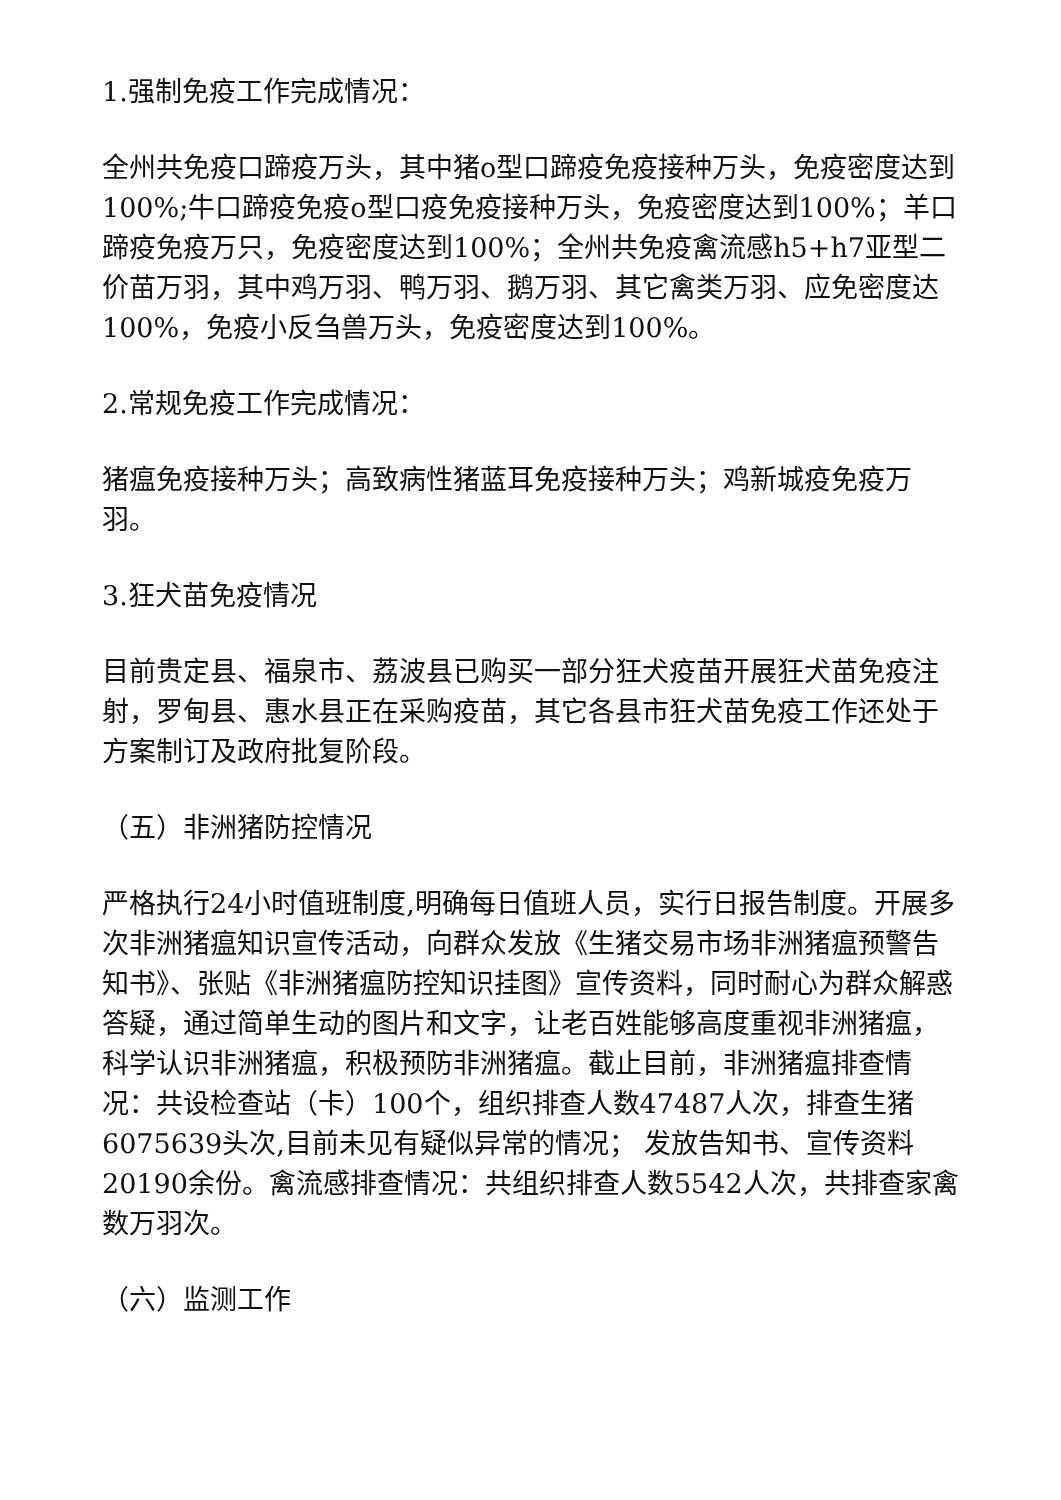1.强制免疫工作完成情况：
全州共免疫口蹄疫万头，其中猪o型口蹄疫免疫接种万头，免疫密度达到100%;牛口蹄疫免疫o型口疫免疫接种万头，免疫密度达到100%；羊口蹄疫免疫万只，免疫密度达到100%；全州共免疫禽流感h5+h7亚型二价苗万羽，其中鸡万羽、鸭万羽、鹅万羽、其它禽类万羽、应免密度达100%，免疫小反刍兽万头，免疫密度达到100%。
2.常规免疫工作完成情况：
猪瘟免疫接种万头；高致病性猪蓝耳免疫接种万头；鸡新城疫免疫万羽。
3.狂犬苗免疫情况
目前贵定县、福泉市、荔波县已购买一部分狂犬疫苗开展狂犬苗免疫注射，罗甸县、惠水县正在采购疫苗，其它各县市狂犬苗免疫工作还处于方案制订及政府批复阶段。
（五）非洲猪防控情况
严格执行24小时值班制度,明确每日值班人员，实行日报告制度。开展多次非洲猪瘟知识宣传活动，向群众发放《生猪交易市场非洲猪瘟预警告知书》、张贴《非洲猪瘟防控知识挂图》宣传资料，同时耐心为群众解惑答疑，通过简单生动的图片和文字，让老百姓能够高度重视非洲猪瘟，科学认识非洲猪瘟，积极预防非洲猪瘟。截止目前，非洲猪瘟排查情况：共设检查站（卡）100个，组织排查人数47487人次，排查生猪6075639头次,目前未见有疑似异常的情况； 发放告知书、宣传资料20190余份。禽流感排查情况：共组织排查人数5542人次，共排查家禽数万羽次。
（六）监测工作